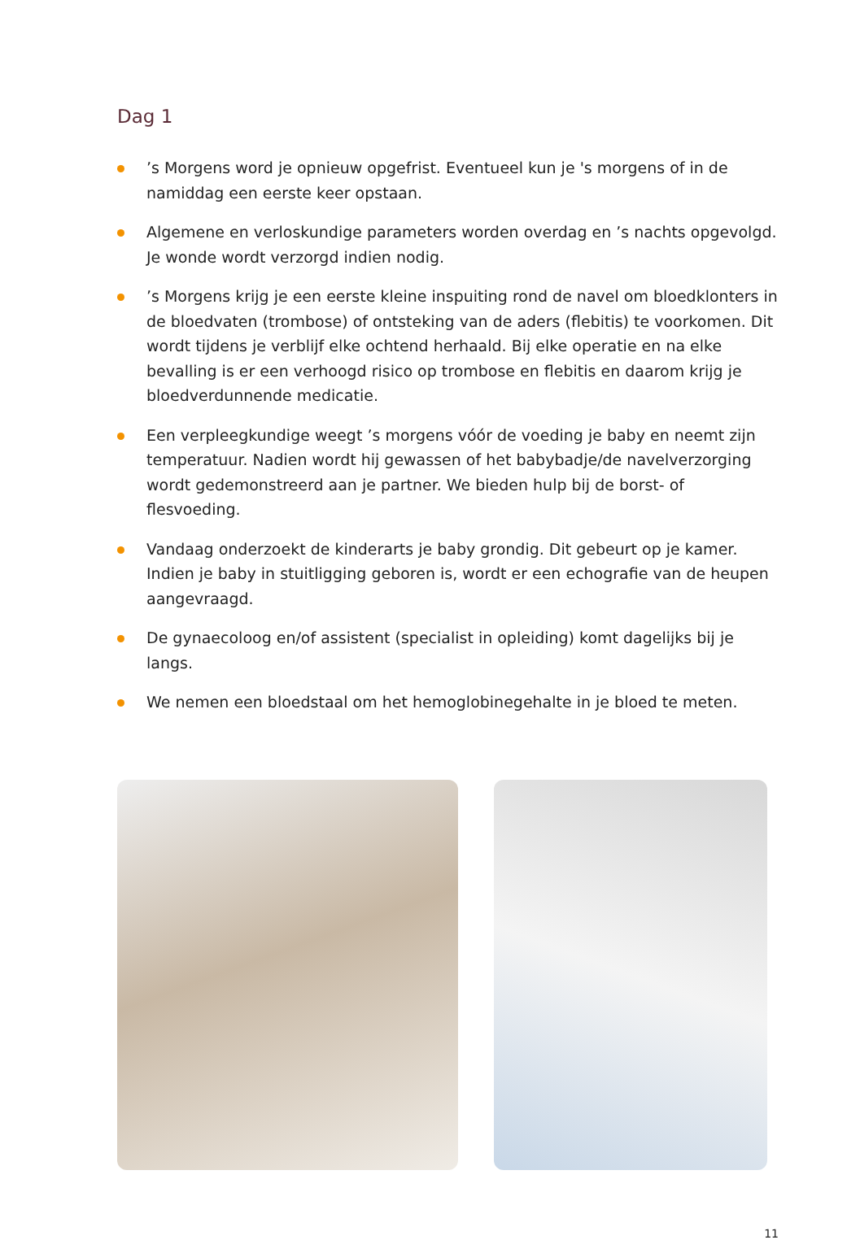Dag 1
’s Morgens word je opnieuw opgefrist. Eventueel kun je 's morgens of in de namiddag een eerste keer opstaan.
Algemene en verloskundige parameters worden overdag en ’s nachts opgevolgd. Je wonde wordt verzorgd indien nodig.
’s Morgens krijg je een eerste kleine inspuiting rond de navel om bloedklonters in de bloedvaten (trombose) of ontsteking van de aders (flebitis) te voorkomen. Dit wordt tijdens je verblijf elke ochtend herhaald. Bij elke operatie en na elke bevalling is er een verhoogd risico op trombose en flebitis en daarom krijg je bloedverdunnende medicatie.
Een verpleegkundige weegt ’s morgens vóór de voeding je baby en neemt zijn temperatuur. Nadien wordt hij gewassen of het babybadje/de navelverzorging wordt gedemonstreerd aan je partner. We bieden hulp bij de borst- of flesvoeding.
Vandaag onderzoekt de kinderarts je baby grondig. Dit gebeurt op je kamer. Indien je baby in stuitligging geboren is, wordt er een echografie van de heupen aangevraagd.
De gynaecoloog en/of assistent (specialist in opleiding) komt dagelijks bij je langs.
We nemen een bloedstaal om het hemoglobinegehalte in je bloed te meten.
11